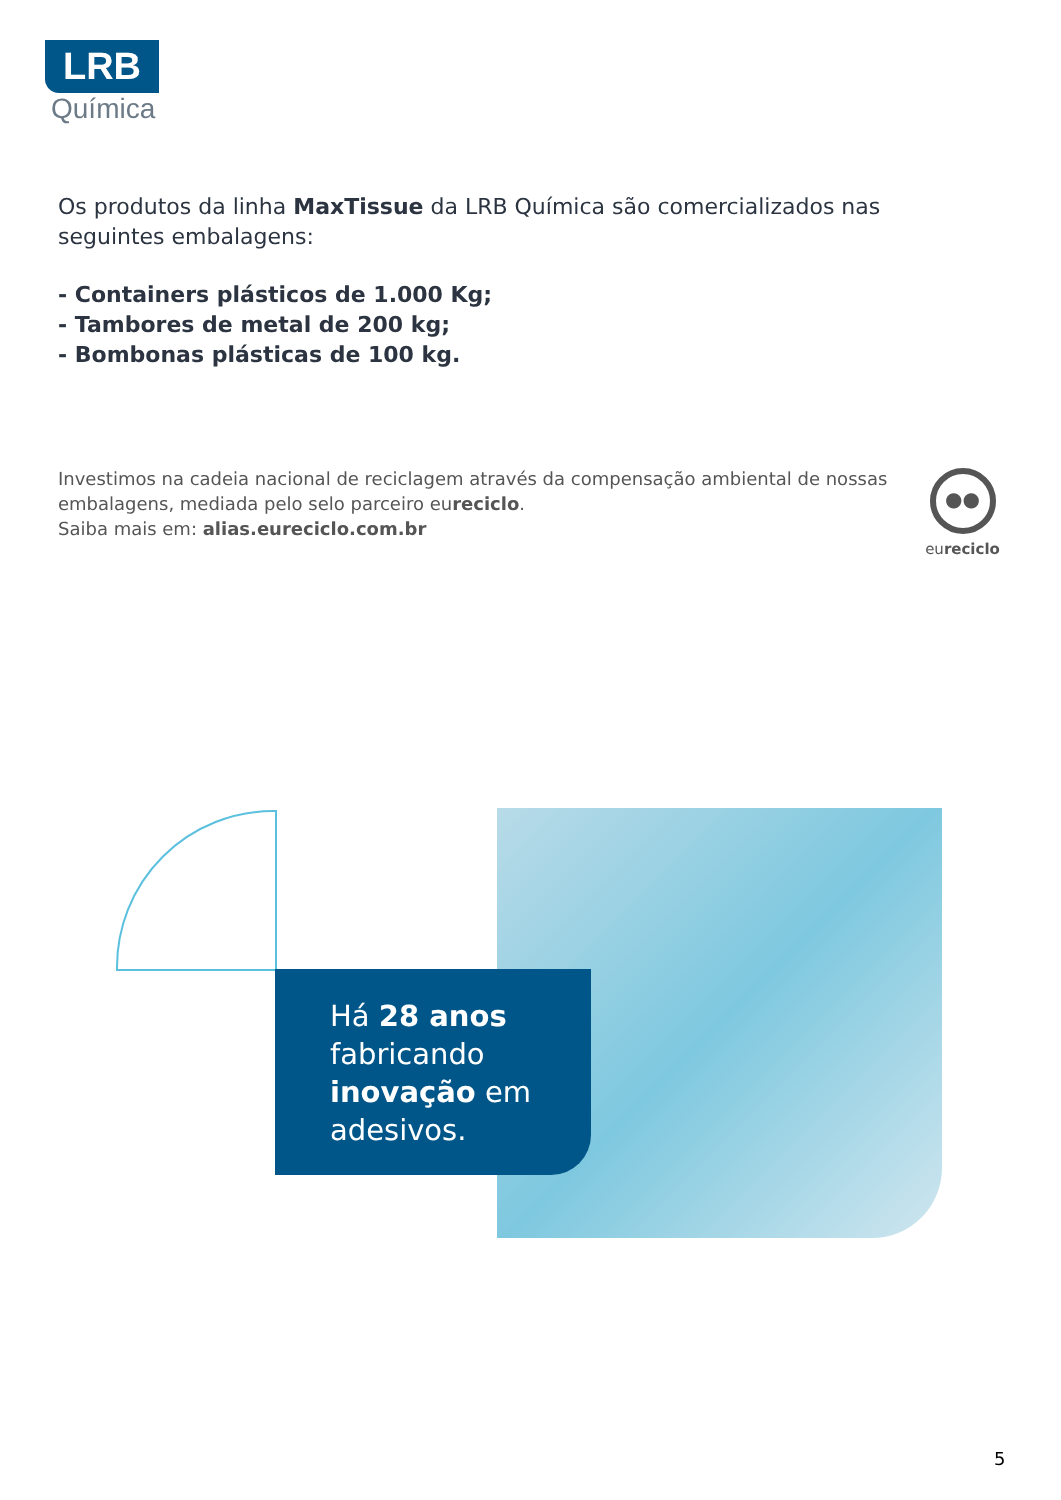LRB
Química
Os produtos da linha MaxTissue da LRB Química são comercializados nas seguintes embalagens:
- Containers plásticos de 1.000 Kg;
- Tambores de metal de 200 kg;
- Bombonas plásticas de 100 kg.
Investimos na cadeia nacional de reciclagem através da compensação ambiental de nossas embalagens, mediada pelo selo parceiro eureciclo.
Saiba mais em: alias.eureciclo.com.br
●●
eureciclo
Há 28 anos fabricando inovação em adesivos.
5